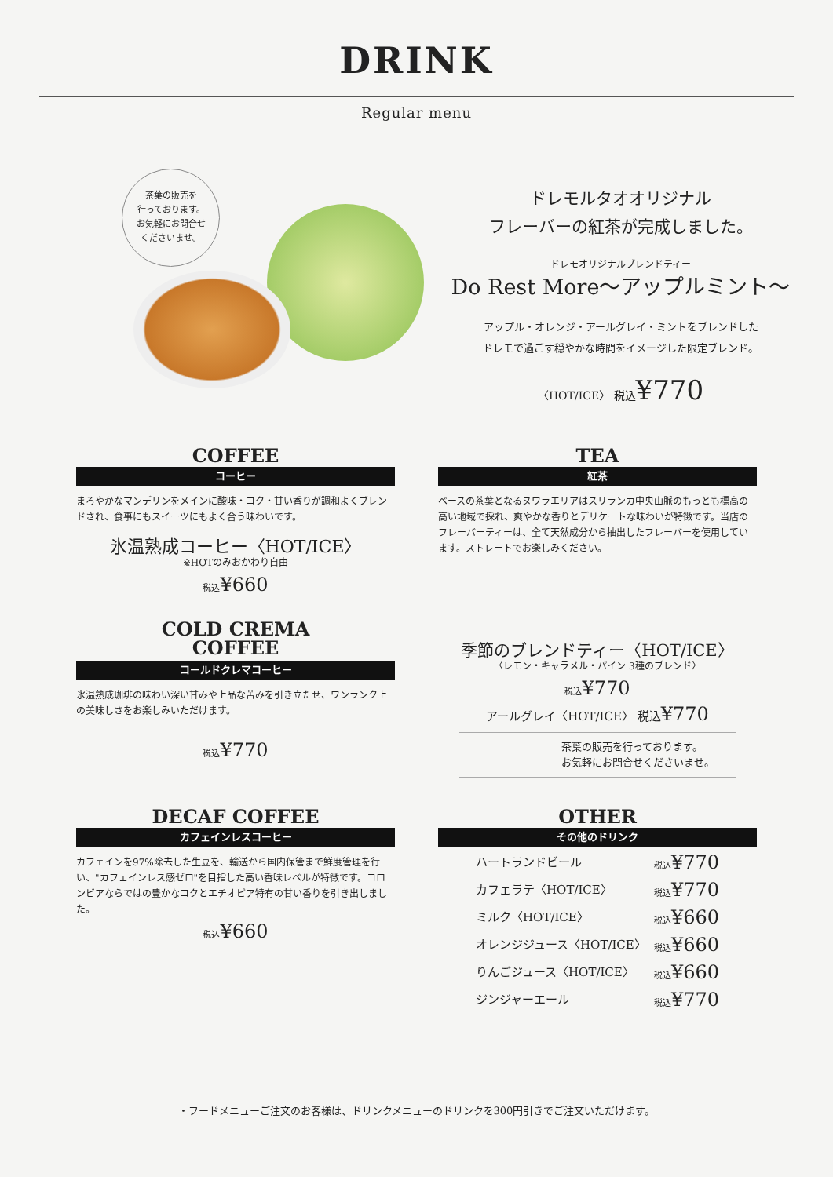DRINK
Regular menu
茶葉の販売を
行っております。
お気軽にお問合せ
くださいませ。
ドレモルタオオリジナル
フレーバーの紅茶が完成しました。
ドレモオリジナルブレンドティー
Do Rest More〜アップルミント〜
アップル・オレンジ・アールグレイ・ミントをブレンドした
ドレモで過ごす穏やかな時間をイメージした限定ブレンド。
〈HOT/ICE〉 税込¥770
COFFEE
コーヒー
まろやかなマンデリンをメインに酸味・コク・甘い香りが調和よくブレンドされ、食事にもスイーツにもよく合う味わいです。
氷温熟成コーヒー〈HOT/ICE〉
※HOTのみおかわり自由
税込¥660
COLD CREMA
COFFEE
コールドクレマコーヒー
氷温熟成珈琲の味わい深い甘みや上品な苦みを引き立たせ、ワンランク上の美味しさをお楽しみいただけます。
税込¥770
DECAF COFFEE
カフェインレスコーヒー
カフェインを97%除去した生豆を、輸送から国内保管まで鮮度管理を行い、"カフェインレス感ゼロ"を目指した高い香味レベルが特徴です。コロンビアならではの豊かなコクとエチオピア特有の甘い香りを引き出しました。
税込¥660
TEA
紅茶
ベースの茶葉となるヌワラエリアはスリランカ中央山脈のもっとも標高の高い地域で採れ、爽やかな香りとデリケートな味わいが特徴です。当店のフレーバーティーは、全て天然成分から抽出したフレーバーを使用しています。ストレートでお楽しみください。
季節のブレンドティー〈HOT/ICE〉
〈レモン・キャラメル・パイン 3種のブレンド〉
税込¥770
アールグレイ〈HOT/ICE〉 税込¥770
茶葉の販売を行っております。
お気軽にお問合せくださいませ。
OTHER
その他のドリンク
ハートランドビール 税込¥770
カフェラテ〈HOT/ICE〉 税込¥770
ミルク〈HOT/ICE〉 税込¥660
オレンジジュース〈HOT/ICE〉 税込¥660
りんごジュース〈HOT/ICE〉 税込¥660
ジンジャーエール 税込¥770
・フードメニューご注文のお客様は、ドリンクメニューのドリンクを300円引きでご注文いただけます。